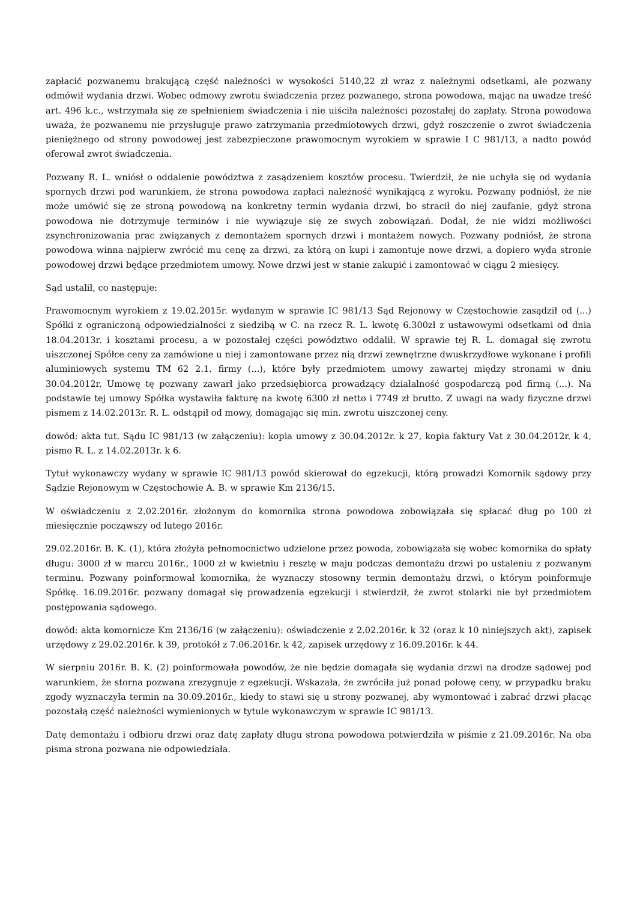zapłacić pozwanemu brakującą część należności w wysokości 5140,22 zł wraz z należnymi odsetkami, ale pozwany odmówił wydania drzwi. Wobec odmowy zwrotu świadczenia przez pozwanego, strona powodowa, mając na uwadze treść art. 496 k.c., wstrzymała się ze spełnieniem świadczenia i nie uiściła należności pozostałej do zapłaty. Strona powodowa uważa, że pozwanemu nie przysługuje prawo zatrzymania przedmiotowych drzwi, gdyż roszczenie o zwrot świadczenia pieniężnego od strony powodowej jest zabezpieczone prawomocnym wyrokiem w sprawie I C 981/13, a nadto powód oferował zwrot świadczenia.
Pozwany R. L. wniósł o oddalenie powództwa z zasądzeniem kosztów procesu. Twierdził, że nie uchyla się od wydania spornych drzwi pod warunkiem, że strona powodowa zapłaci należność wynikającą z wyroku. Pozwany podniósł, że nie może umówić się ze stroną powodową na konkretny termin wydania drzwi, bo stracił do niej zaufanie, gdyż strona powodowa nie dotrzymuje terminów i nie wywiązuje się ze swych zobowiązań. Dodał, że nie widzi możliwości zsynchronizowania prac związanych z demontażem spornych drzwi i montażem nowych. Pozwany podniósł, że strona powodowa winna najpierw zwrócić mu cenę za drzwi, za którą on kupi i zamontuje nowe drzwi, a dopiero wyda stronie powodowej drzwi będące przedmiotem umowy. Nowe drzwi jest w stanie zakupić i zamontować w ciągu 2 miesięcy.
Sąd ustalił, co następuje:
Prawomocnym wyrokiem z 19.02.2015r. wydanym w sprawie IC 981/13 Sąd Rejonowy w Częstochowie zasądził od (...) Spółki z ograniczoną odpowiedzialności z siedzibą w C. na rzecz R. L. kwotę 6.300zł z ustawowymi odsetkami od dnia 18.04.2013r. i kosztami procesu, a w pozostałej części powództwo oddalił. W sprawie tej R. L. domagał się zwrotu uiszczonej Spółce ceny za zamówione u niej i zamontowane przez nią drzwi zewnętrzne dwuskrzydłowe wykonane i profili aluminiowych systemu TM 62 2.1. firmy (...), które były przedmiotem umowy zawartej między stronami w dniu 30.04.2012r. Umowę tę pozwany zawarł jako przedsiębiorca prowadzący działalność gospodarczą pod firmą (...). Na podstawie tej umowy Spółka wystawiła fakturę na kwotę 6300 zł netto i 7749 zł brutto. Z uwagi na wady fizyczne drzwi pismem z 14.02.2013r. R. L. odstąpił od mowy, domagając się min. zwrotu uiszczonej ceny.
dowód: akta tut. Sądu IC 981/13 (w załączeniu): kopia umowy z 30.04.2012r. k 27, kopia faktury Vat z 30.04.2012r. k 4, pismo R. L. z 14.02.2013r. k 6.
Tytuł wykonawczy wydany w sprawie IC 981/13 powód skierował do egzekucji, którą prowadzi Komornik sądowy przy Sądzie Rejonowym w Częstochowie A. B. w sprawie Km 2136/15.
W oświadczeniu z 2.02.2016r. złożonym do komornika strona powodowa zobowiązała się spłacać dług po 100 zł miesięcznie począwszy od lutego 2016r.
29.02.2016r. B. K. (1), która złożyła pełnomocnictwo udzielone przez powoda, zobowiązała się wobec komornika do spłaty długu: 3000 zł w marcu 2016r., 1000 zł w kwietniu i resztę w maju podczas demontażu drzwi po ustaleniu z pozwanym terminu. Pozwany poinformował komornika, że wyznaczy stosowny termin demontażu drzwi, o którym poinformuje Spółkę. 16.09.2016r. pozwany domagał się prowadzenia egzekucji i stwierdził, że zwrot stolarki nie był przedmiotem postępowania sądowego.
dowód: akta komornicze Km 2136/16 (w załączeniu): oświadczenie z 2.02.2016r. k 32 (oraz k 10 niniejszych akt), zapisek urzędowy z 29.02.2016r. k 39, protokół z 7.06.2016r. k 42, zapisek urzędowy z 16.09.2016r. k 44.
W sierpniu 2016r. B. K. (2) poinformowała powodów, że nie będzie domagała się wydania drzwi na drodze sądowej pod warunkiem, że storna pozwana zrezygnuje z egzekucji. Wskazała, że zwróciła już ponad połowę ceny, w przypadku braku zgody wyznaczyła termin na 30.09.2016r., kiedy to stawi się u strony pozwanej, aby wymontować i zabrać drzwi płacąc pozostałą część należności wymienionych w tytule wykonawczym w sprawie IC 981/13.
Datę demontażu i odbioru drzwi oraz datę zapłaty długu strona powodowa potwierdziła w piśmie z 21.09.2016r. Na oba pisma strona pozwana nie odpowiedziała.